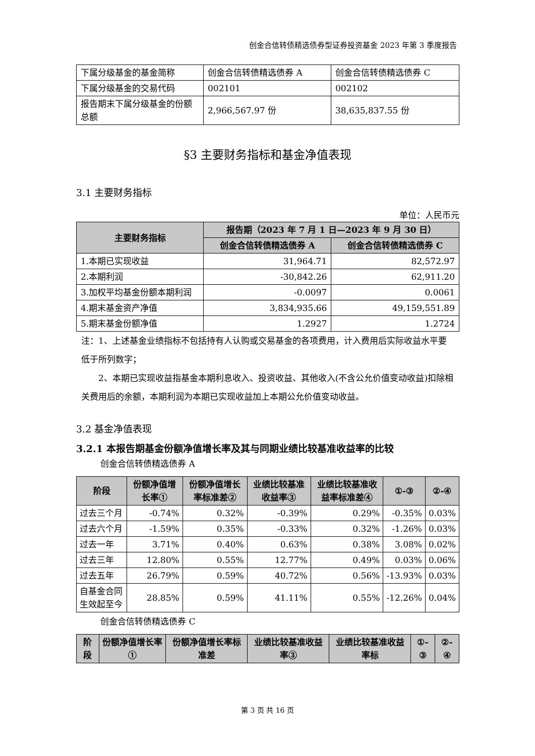创金合信转债精选债券型证券投资基金 2023 年第 3 季度报告
| 下属分级基金的基金简称 | 创金合信转债精选债券 A | 创金合信转债精选债券 C |
| 下属分级基金的交易代码 | 002101 | 002102 |
| 报告期末下属分级基金的份额总额 | 2,966,567.97 份 | 38,635,837.55 份 |
§3 主要财务指标和基金净值表现
3.1 主要财务指标
单位：人民币元
| 主要财务指标 | 报告期（2023 年 7 月 1 日—2023 年 9 月 30 日） | |
| --- | --- | --- |
| | 创金合信转债精选债券 A | 创金合信转债精选债券 C |
| 1.本期已实现收益 | 31,964.71 | 82,572.97 |
| 2.本期利润 | -30,842.26 | 62,911.20 |
| 3.加权平均基金份额本期利润 | -0.0097 | 0.0061 |
| 4.期末基金资产净值 | 3,834,935.66 | 49,159,551.89 |
| 5.期末基金份额净值 | 1.2927 | 1.2724 |
注：1、上述基金业绩指标不包括持有人认购或交易基金的各项费用，计入费用后实际收益水平要低于所列数字；
2、本期已实现收益指基金本期利息收入、投资收益、其他收入(不含公允价值变动收益)扣除相关费用后的余额，本期利润为本期已实现收益加上本期公允价值变动收益。
3.2 基金净值表现
3.2.1 本报告期基金份额净值增长率及其与同期业绩比较基准收益率的比较
创金合信转债精选债券 A
| 阶段 | 份额净值增长率① | 份额净值增长率标准差② | 业绩比较基准收益率③ | 业绩比较基准收益率标准差④ | ①-③ | ②-④ |
| --- | --- | --- | --- | --- | --- | --- |
| 过去三个月 | -0.74% | 0.32% | -0.39% | 0.29% | -0.35% | 0.03% |
| 过去六个月 | -1.59% | 0.35% | -0.33% | 0.32% | -1.26% | 0.03% |
| 过去一年 | 3.71% | 0.40% | 0.63% | 0.38% | 3.08% | 0.02% |
| 过去三年 | 12.80% | 0.55% | 12.77% | 0.49% | 0.03% | 0.06% |
| 过去五年 | 26.79% | 0.59% | 40.72% | 0.56% | -13.93% | 0.03% |
| 自基金合同生效起至今 | 28.85% | 0.59% | 41.11% | 0.55% | -12.26% | 0.04% |
创金合信转债精选债券 C
| 阶段 | 份额净值增长率① | 份额净值增长率标准差 | 业绩比较基准收益率③ | 业绩比较基准收益率标 | ①-③ | ②-④ |
| --- | --- | --- | --- | --- | --- | --- |
第 3 页 共 16 页